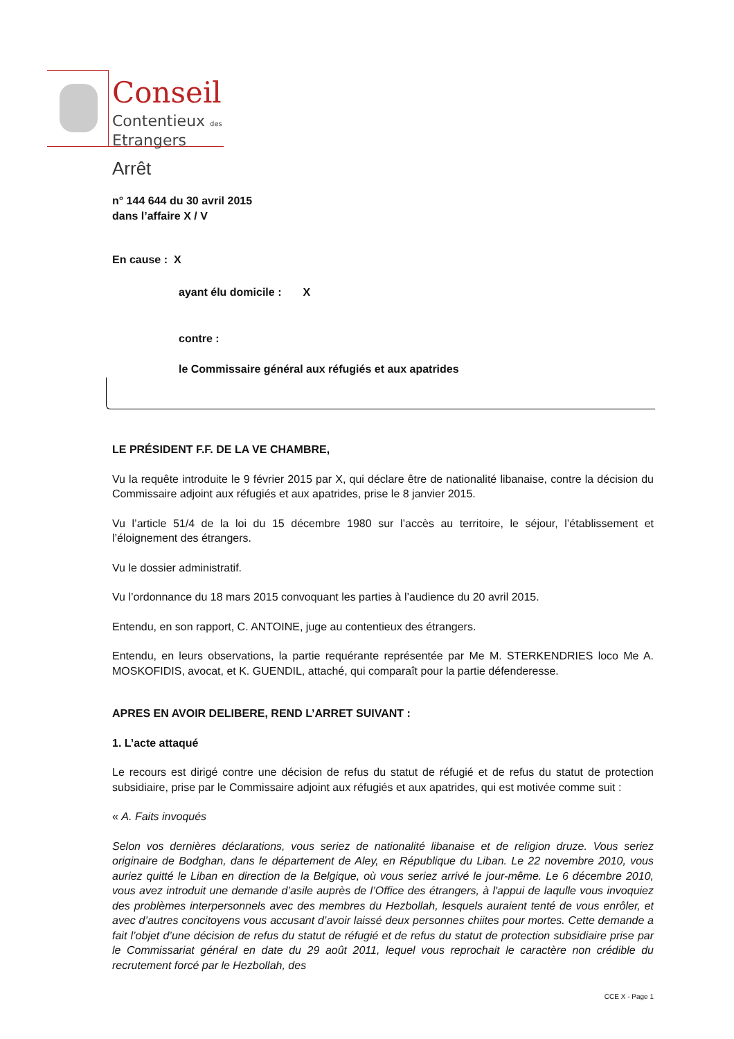Conseil
Contentieux des
Etrangers
Arrêt
n° 144 644 du 30 avril 2015
dans l’affaire X / V
En cause : X
ayant élu domicile : X
contre :
le Commissaire général aux réfugiés et aux apatrides
LE PRÉSIDENT F.F. DE LA VE CHAMBRE,
Vu la requête introduite le 9 février 2015 par X, qui déclare être de nationalité libanaise, contre la décision du Commissaire adjoint aux réfugiés et aux apatrides, prise le 8 janvier 2015.
Vu l’article 51/4 de la loi du 15 décembre 1980 sur l’accès au territoire, le séjour, l’établissement et l’éloignement des étrangers.
Vu le dossier administratif.
Vu l’ordonnance du 18 mars 2015 convoquant les parties à l’audience du 20 avril 2015.
Entendu, en son rapport, C. ANTOINE, juge au contentieux des étrangers.
Entendu, en leurs observations, la partie requérante représentée par Me M. STERKENDRIES loco Me A. MOSKOFIDIS, avocat, et K. GUENDIL, attaché, qui comparaît pour la partie défenderesse.
APRES EN AVOIR DELIBERE, REND L’ARRET SUIVANT :
1. L’acte attaqué
Le recours est dirigé contre une décision de refus du statut de réfugié et de refus du statut de protection subsidiaire, prise par le Commissaire adjoint aux réfugiés et aux apatrides, qui est motivée comme suit :
« A. Faits invoqués
Selon vos dernières déclarations, vous seriez de nationalité libanaise et de religion druze. Vous seriez originaire de Bodghan, dans le département de Aley, en République du Liban. Le 22 novembre 2010, vous auriez quitté le Liban en direction de la Belgique, où vous seriez arrivé le jour-même. Le 6 décembre 2010, vous avez introduit une demande d’asile auprès de l’Office des étrangers, à l'appui de laqulle vous invoquiez des problèmes interpersonnels avec des membres du Hezbollah, lesquels auraient tenté de vous enrôler, et avec d’autres concitoyens vous accusant d’avoir laissé deux personnes chiites pour mortes. Cette demande a fait l’objet d’une décision de refus du statut de réfugié et de refus du statut de protection subsidiaire prise par le Commissariat général en date du 29 août 2011, lequel vous reprochait le caractère non crédible du recrutement forcé par le Hezbollah, des
CCE X - Page 1